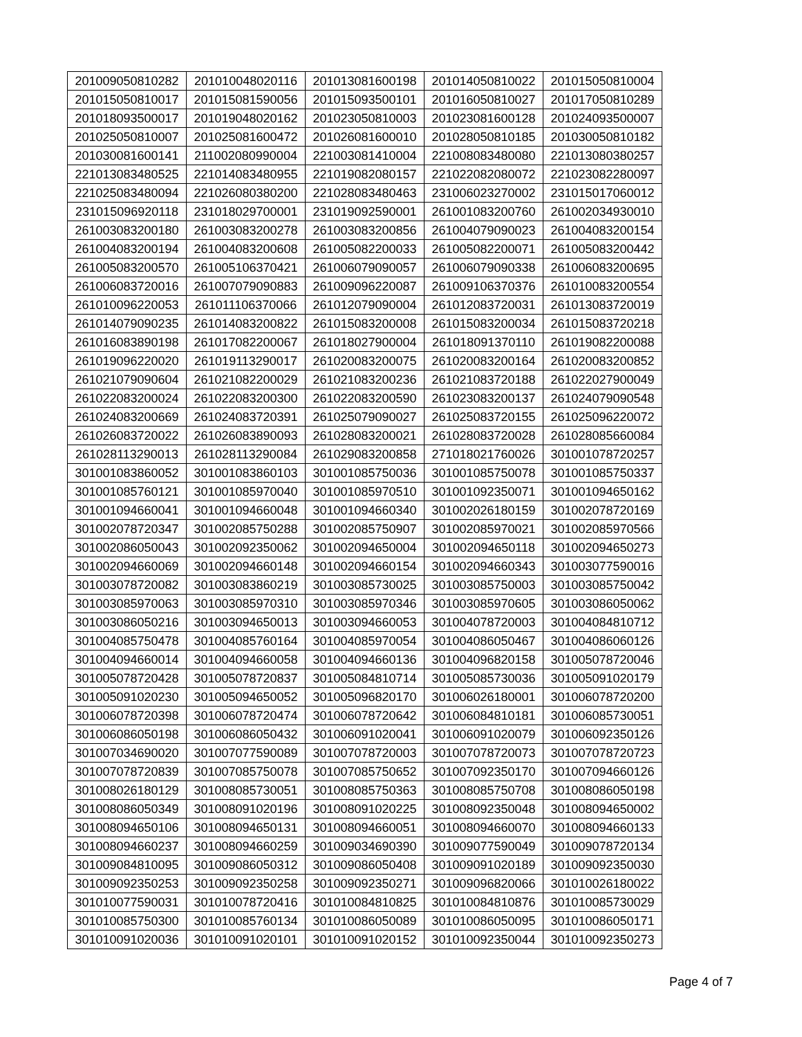| 201009050810282 | 201010048020116 | 201013081600198 | 201014050810022 | 201015050810004 |
| 201015050810017 | 201015081590056 | 201015093500101 | 201016050810027 | 201017050810289 |
| 201018093500017 | 201019048020162 | 201023050810003 | 201023081600128 | 201024093500007 |
| 201025050810007 | 201025081600472 | 201026081600010 | 201028050810185 | 201030050810182 |
| 201030081600141 | 211002080990004 | 221003081410004 | 221008083480080 | 221013080380257 |
| 221013083480525 | 221014083480955 | 221019082080157 | 221022082080072 | 221023082280097 |
| 221025083480094 | 221026080380200 | 221028083480463 | 231006023270002 | 231015017060012 |
| 231015096920118 | 231018029700001 | 231019092590001 | 261001083200760 | 261002034930010 |
| 261003083200180 | 261003083200278 | 261003083200856 | 261004079090023 | 261004083200154 |
| 261004083200194 | 261004083200608 | 261005082200033 | 261005082200071 | 261005083200442 |
| 261005083200570 | 261005106370421 | 261006079090057 | 261006079090338 | 261006083200695 |
| 261006083720016 | 261007079090883 | 261009096220087 | 261009106370376 | 261010083200554 |
| 261010096220053 | 261011106370066 | 261012079090004 | 261012083720031 | 261013083720019 |
| 261014079090235 | 261014083200822 | 261015083200008 | 261015083200034 | 261015083720218 |
| 261016083890198 | 261017082200067 | 261018027900004 | 261018091370110 | 261019082200088 |
| 261019096220020 | 261019113290017 | 261020083200075 | 261020083200164 | 261020083200852 |
| 261021079090604 | 261021082200029 | 261021083200236 | 261021083720188 | 261022027900049 |
| 261022083200024 | 261022083200300 | 261022083200590 | 261023083200137 | 261024079090548 |
| 261024083200669 | 261024083720391 | 261025079090027 | 261025083720155 | 261025096220072 |
| 261026083720022 | 261026083890093 | 261028083200021 | 261028083720028 | 261028085660084 |
| 261028113290013 | 261028113290084 | 261029083200858 | 271018021760026 | 301001078720257 |
| 301001083860052 | 301001083860103 | 301001085750036 | 301001085750078 | 301001085750337 |
| 301001085760121 | 301001085970040 | 301001085970510 | 301001092350071 | 301001094650162 |
| 301001094660041 | 301001094660048 | 301001094660340 | 301002026180159 | 301002078720169 |
| 301002078720347 | 301002085750288 | 301002085750907 | 301002085970021 | 301002085970566 |
| 301002086050043 | 301002092350062 | 301002094650004 | 301002094650118 | 301002094650273 |
| 301002094660069 | 301002094660148 | 301002094660154 | 301002094660343 | 301003077590016 |
| 301003078720082 | 301003083860219 | 301003085730025 | 301003085750003 | 301003085750042 |
| 301003085970063 | 301003085970310 | 301003085970346 | 301003085970605 | 301003086050062 |
| 301003086050216 | 301003094650013 | 301003094660053 | 301004078720003 | 301004084810712 |
| 301004085750478 | 301004085760164 | 301004085970054 | 301004086050467 | 301004086060126 |
| 301004094660014 | 301004094660058 | 301004094660136 | 301004096820158 | 301005078720046 |
| 301005078720428 | 301005078720837 | 301005084810714 | 301005085730036 | 301005091020179 |
| 301005091020230 | 301005094650052 | 301005096820170 | 301006026180001 | 301006078720200 |
| 301006078720398 | 301006078720474 | 301006078720642 | 301006084810181 | 301006085730051 |
| 301006086050198 | 301006086050432 | 301006091020041 | 301006091020079 | 301006092350126 |
| 301007034690020 | 301007077590089 | 301007078720003 | 301007078720073 | 301007078720723 |
| 301007078720839 | 301007085750078 | 301007085750652 | 301007092350170 | 301007094660126 |
| 301008026180129 | 301008085730051 | 301008085750363 | 301008085750708 | 301008086050198 |
| 301008086050349 | 301008091020196 | 301008091020225 | 301008092350048 | 301008094650002 |
| 301008094650106 | 301008094650131 | 301008094660051 | 301008094660070 | 301008094660133 |
| 301008094660237 | 301008094660259 | 301009034690390 | 301009077590049 | 301009078720134 |
| 301009084810095 | 301009086050312 | 301009086050408 | 301009091020189 | 301009092350030 |
| 301009092350253 | 301009092350258 | 301009092350271 | 301009096820066 | 301010026180022 |
| 301010077590031 | 301010078720416 | 301010084810825 | 301010084810876 | 301010085730029 |
| 301010085750300 | 301010085760134 | 301010086050089 | 301010086050095 | 301010086050171 |
| 301010091020036 | 301010091020101 | 301010091020152 | 301010092350044 | 301010092350273 |
Page 4 of 7